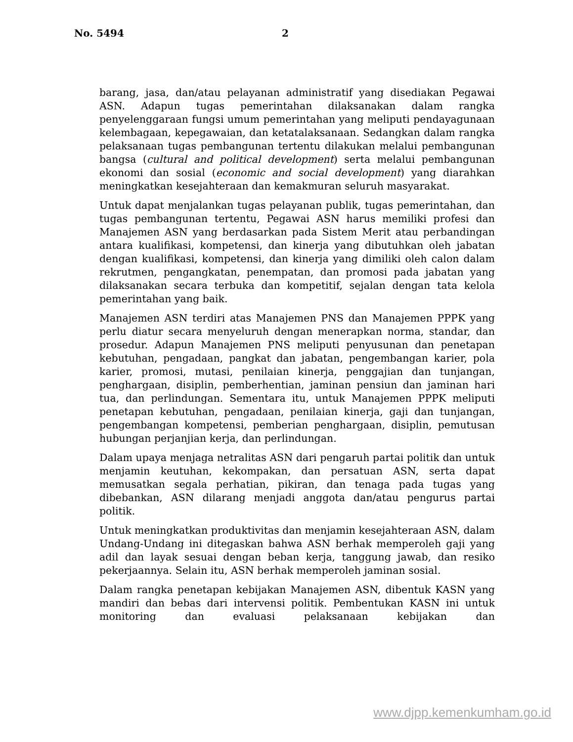No. 5494 2
barang, jasa, dan/atau pelayanan administratif yang disediakan Pegawai ASN. Adapun tugas pemerintahan dilaksanakan dalam rangka penyelenggaraan fungsi umum pemerintahan yang meliputi pendayagunaan kelembagaan, kepegawaian, dan ketatalaksanaan. Sedangkan dalam rangka pelaksanaan tugas pembangunan tertentu dilakukan melalui pembangunan bangsa (cultural and political development) serta melalui pembangunan ekonomi dan sosial (economic and social development) yang diarahkan meningkatkan kesejahteraan dan kemakmuran seluruh masyarakat.
Untuk dapat menjalankan tugas pelayanan publik, tugas pemerintahan, dan tugas pembangunan tertentu, Pegawai ASN harus memiliki profesi dan Manajemen ASN yang berdasarkan pada Sistem Merit atau perbandingan antara kualifikasi, kompetensi, dan kinerja yang dibutuhkan oleh jabatan dengan kualifikasi, kompetensi, dan kinerja yang dimiliki oleh calon dalam rekrutmen, pengangkatan, penempatan, dan promosi pada jabatan yang dilaksanakan secara terbuka dan kompetitif, sejalan dengan tata kelola pemerintahan yang baik.
Manajemen ASN terdiri atas Manajemen PNS dan Manajemen PPPK yang perlu diatur secara menyeluruh dengan menerapkan norma, standar, dan prosedur. Adapun Manajemen PNS meliputi penyusunan dan penetapan kebutuhan, pengadaan, pangkat dan jabatan, pengembangan karier, pola karier, promosi, mutasi, penilaian kinerja, penggajian dan tunjangan, penghargaan, disiplin, pemberhentian, jaminan pensiun dan jaminan hari tua, dan perlindungan. Sementara itu, untuk Manajemen PPPK meliputi penetapan kebutuhan, pengadaan, penilaian kinerja, gaji dan tunjangan, pengembangan kompetensi, pemberian penghargaan, disiplin, pemutusan hubungan perjanjian kerja, dan perlindungan.
Dalam upaya menjaga netralitas ASN dari pengaruh partai politik dan untuk menjamin keutuhan, kekompakan, dan persatuan ASN, serta dapat memusatkan segala perhatian, pikiran, dan tenaga pada tugas yang dibebankan, ASN dilarang menjadi anggota dan/atau pengurus partai politik.
Untuk meningkatkan produktivitas dan menjamin kesejahteraan ASN, dalam Undang-Undang ini ditegaskan bahwa ASN berhak memperoleh gaji yang adil dan layak sesuai dengan beban kerja, tanggung jawab, dan resiko pekerjaannya. Selain itu, ASN berhak memperoleh jaminan sosial.
Dalam rangka penetapan kebijakan Manajemen ASN, dibentuk KASN yang mandiri dan bebas dari intervensi politik. Pembentukan KASN ini untuk monitoring dan evaluasi pelaksanaan kebijakan dan
www.djpp.kemenkumham.go.id